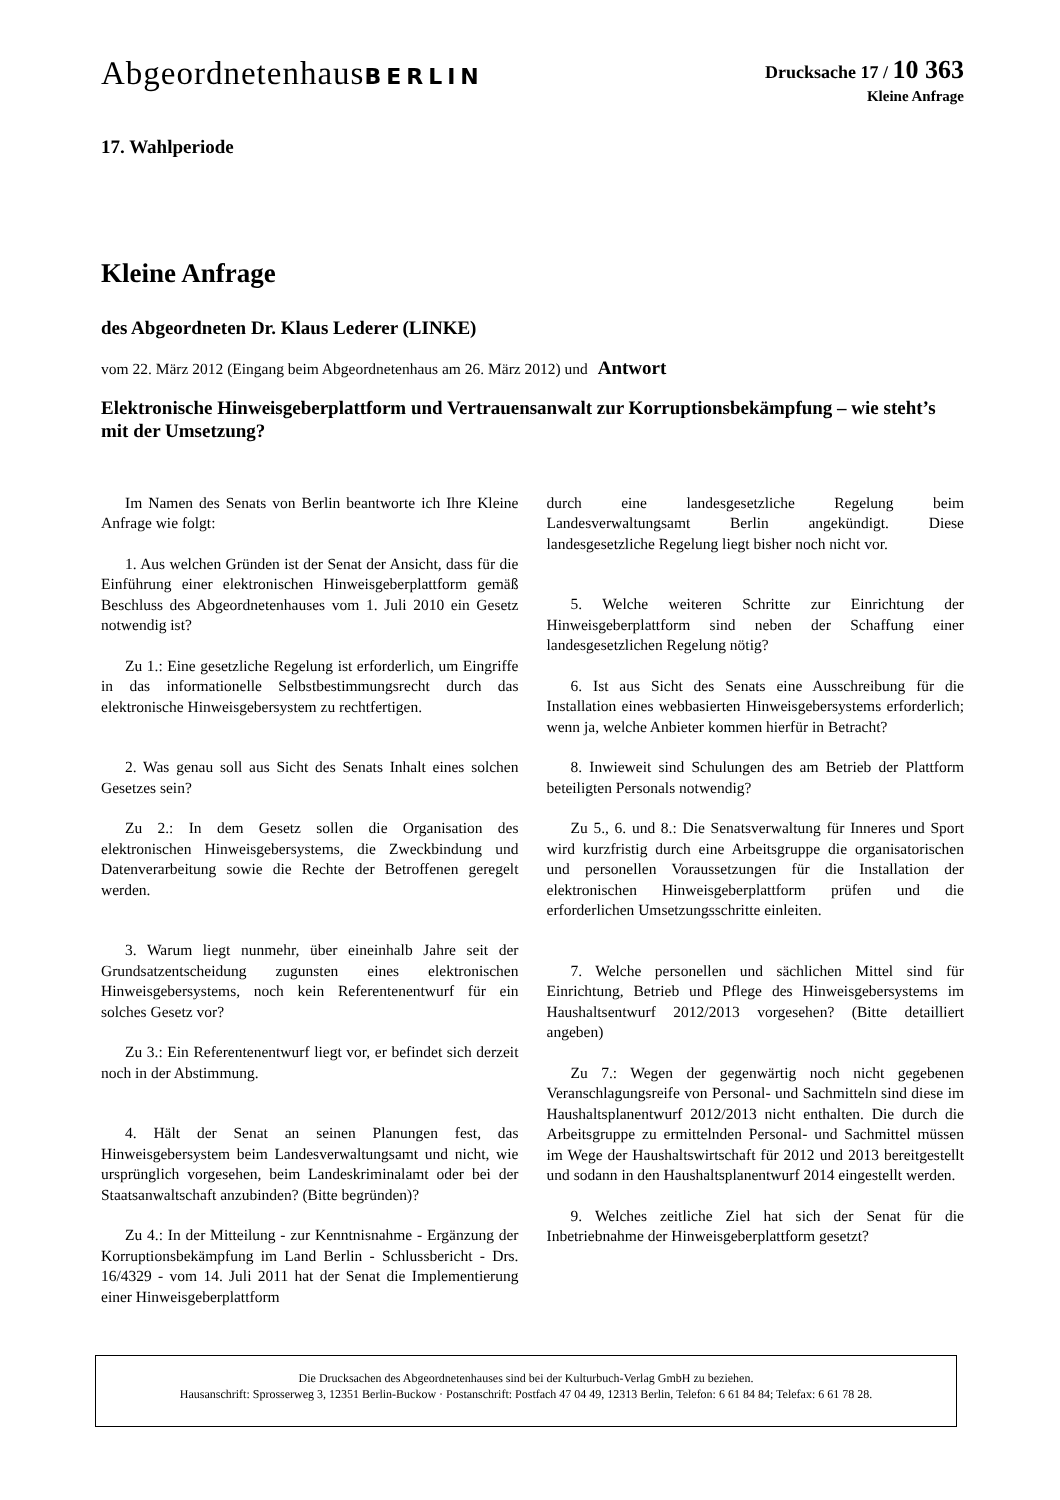AbgeordnetenhausBERLIN
Drucksache 17 / 10 363
Kleine Anfrage
17. Wahlperiode
Kleine Anfrage
des Abgeordneten Dr. Klaus Lederer (LINKE)
vom 22. März 2012 (Eingang beim Abgeordnetenhaus am 26. März 2012) und Antwort
Elektronische Hinweisgeberplattform und Vertrauensanwalt zur Korruptionsbekämpfung – wie steht’s mit der Umsetzung?
Im Namen des Senats von Berlin beantworte ich Ihre Kleine Anfrage wie folgt:
1. Aus welchen Gründen ist der Senat der Ansicht, dass für die Einführung einer elektronischen Hinweisgeberplattform gemäß Beschluss des Abgeordnetenhauses vom 1. Juli 2010 ein Gesetz notwendig ist?
Zu 1.: Eine gesetzliche Regelung ist erforderlich, um Eingriffe in das informationelle Selbstbestimmungsrecht durch das elektronische Hinweisgebersystem zu rechtfertigen.
2. Was genau soll aus Sicht des Senats Inhalt eines solchen Gesetzes sein?
Zu 2.: In dem Gesetz sollen die Organisation des elektronischen Hinweisgebersystems, die Zweckbindung und Datenverarbeitung sowie die Rechte der Betroffenen geregelt werden.
3. Warum liegt nunmehr, über eineinhalb Jahre seit der Grundsatzentscheidung zugunsten eines elektronischen Hinweisgebersystems, noch kein Referentenentwurf für ein solches Gesetz vor?
Zu 3.: Ein Referentenentwurf liegt vor, er befindet sich derzeit noch in der Abstimmung.
4. Hält der Senat an seinen Planungen fest, das Hinweisgebersystem beim Landesverwaltungsamt und nicht, wie ursprünglich vorgesehen, beim Landeskriminalamt oder bei der Staatsanwaltschaft anzubinden? (Bitte begründen)?
Zu 4.: In der Mitteilung - zur Kenntnisnahme - Ergänzung der Korruptionsbekämpfung im Land Berlin - Schlussbericht - Drs. 16/4329 - vom 14. Juli 2011 hat der Senat die Implementierung einer Hinweisgeberplattform
durch eine landesgesetzliche Regelung beim Landesverwaltungsamt Berlin angekündigt. Diese landesgesetzliche Regelung liegt bisher noch nicht vor.
5. Welche weiteren Schritte zur Einrichtung der Hinweisgeberplattform sind neben der Schaffung einer landesgesetzlichen Regelung nötig?
6. Ist aus Sicht des Senats eine Ausschreibung für die Installation eines webbasierten Hinweisgebersystems erforderlich; wenn ja, welche Anbieter kommen hierfür in Betracht?
8. Inwieweit sind Schulungen des am Betrieb der Plattform beteiligten Personals notwendig?
Zu 5., 6. und 8.: Die Senatsverwaltung für Inneres und Sport wird kurzfristig durch eine Arbeitsgruppe die organisatorischen und personellen Voraussetzungen für die Installation der elektronischen Hinweisgeberplattform prüfen und die erforderlichen Umsetzungsschritte einleiten.
7. Welche personellen und sächlichen Mittel sind für Einrichtung, Betrieb und Pflege des Hinweisgebersystems im Haushaltsentwurf 2012/2013 vorgesehen? (Bitte detailliert angeben)
Zu 7.: Wegen der gegenwärtig noch nicht gegebenen Veranschlagungsreife von Personal- und Sachmitteln sind diese im Haushaltsplanentwurf 2012/2013 nicht enthalten. Die durch die Arbeitsgruppe zu ermittelnden Personal- und Sachmittel müssen im Wege der Haushaltswirtschaft für 2012 und 2013 bereitgestellt und sodann in den Haushaltsplanentwurf 2014 eingestellt werden.
9. Welches zeitliche Ziel hat sich der Senat für die Inbetriebnahme der Hinweisgeberplattform gesetzt?
Die Drucksachen des Abgeordnetenhauses sind bei der Kulturbuch-Verlag GmbH zu beziehen.
Hausanschrift: Sprosserweg 3, 12351 Berlin-Buckow · Postanschrift: Postfach 47 04 49, 12313 Berlin, Telefon: 6 61 84 84; Telefax: 6 61 78 28.